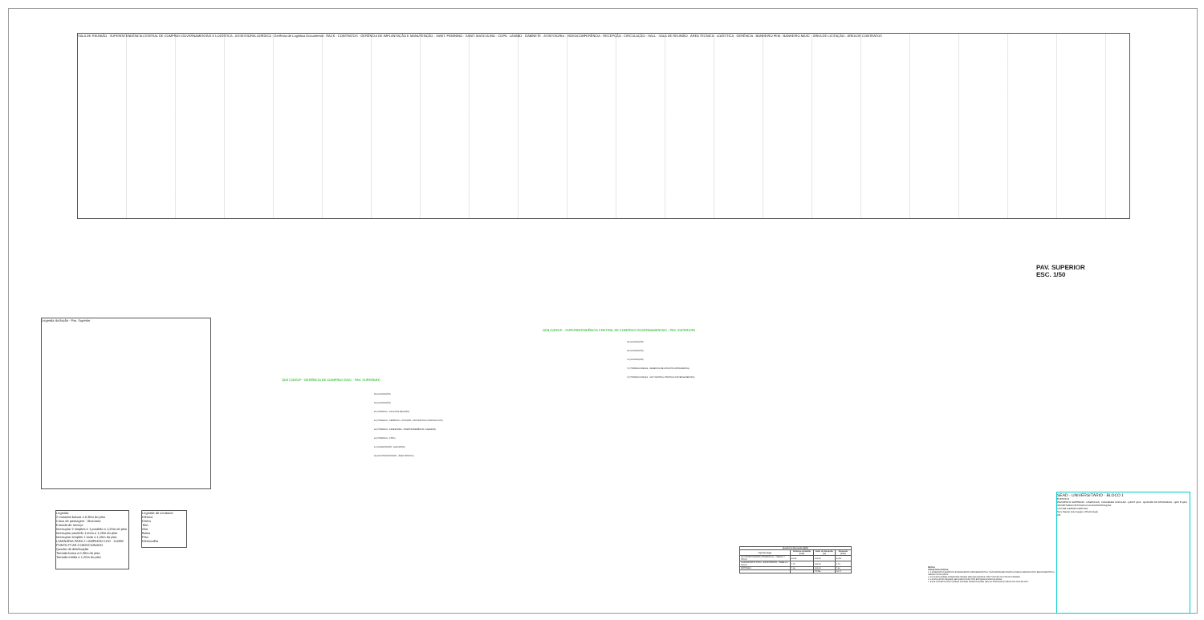SALA DE REUNIÃO · SUPERINTENDÊNCIA CENTRAL DE COMPRAS GOVERNAMENTAIS E LOGÍSTICA · ASSESSORIA JURÍDICA · Gerência de Logística Documental · RACK · CONTRATOS · GERÊNCIA DE IMPLANTAÇÃO E MANUTENÇÃO · SANIT. FEMININO · SANIT. MASCULINO · COPA · LAVABO · GABINETE · ASSESSORIA · VIDEOCONFERÊNCIA · RECEPÇÃO · CIRCULAÇÃO · HALL · SALA DE REUNIÃO · ÁREA TÉCNICA · LOGÍSTICA · GERÊNCIA · BANHEIRO FEM · BANHEIRO MASC · ÁREA DE LICITAÇÃO · ÁREA DE CONTRATOS
PAV. SUPERIOR
ESC. 1/50
Legenda da fiação - Pav. Superior
Legenda
2 tomadas baixas a 0,30m do piso
Caixa de passagem - Alvenaria
Entrada de serviço
Interruptor 2 simples e 1 paralelo a 1,20m do piso
Interruptor paralelo 1 tecla a 1,20m do piso
Interruptor simples 1 tecla a 1,20m do piso
LUMINÁRIA PARA 2 LAMPADAS LED - 2x20W
PONTO P/ AR CONDICIONADO
Quadro de distribuição
Tomada baixa a 0,30m do piso
Tomada média a 1,20m do piso
Legenda de condutos
Elétrica
Direta
Teto
Alta
Baixa
Piso
Eletrocalha
QD3 (QDGLF - GERÊNCIA DE COMPRAS GOV. - PAV. SUPERIOR)
58 (ILUMINAÇÃO)
59 (ILUMINAÇÃO)
60 (TOMADAS - SALAS DE REUNIÃO)
61 (TOMADAS - GERÊNCIA, LICITAÇÃO, CONTRATOS E COMPRAS GOV)
62 (TOMADAS - ASSESSORIA, VIDEOCONFERÊNCIA, GABINETE)
63 (TOMADAS - COPA)
64 (ALIMENTAÇÃO - ELEVADOR)
65 (AR CONDICIONADO - ÁREA TÉCNICA)
QD4 (QDGLF - SUPERINTENDÊNCIA CENTRAL DE COMPRAS GOVERNAMENTAIS - PAV. SUPERIOR)
68 (ILUMINAÇÃO)
69 (ILUMINAÇÃO)
70 (ILUMINAÇÃO)
71 (TOMADAS MESAS - GERENCIA DE LOGISTICA DOCUMENTAL)
72 (TOMADAS MESAS - SUP. CENTRAL COMPRAS GOVERNAMENTAIS)
| Quadro de Demanda (QD3) | | | |
| --- | --- | --- | --- |
| Tipo de carga | Potência instalada (kVA) | Fator de demanda (%) | Demanda (kVA) |
| AR CONDICIONADO (COMERCIAL) - TABELA 4 NTC04 | 33.06 | 100.00 | 33.06 |
| ILUMINAÇÃO E TUG's - ESCRITÓRIOS - TABELA 2 NTC04 | 7.79 | 100.00 | 7.79 |
| MOTORES | 7.62 | 100.00 | 7.62 |
| | | TOTAL | 48.47 |
NOTAS
PROJETO ELÉTRICO:
1. A SIMBOLOGIA ELÉTRICA É MERAMENTE REPRESENTATIVA, NÃO REPRESENTANDO AS REAIS MEDIDAS DOS EQUIPAMENTOS A SEREM INSTALADOS.
2. AS INSTALAÇÕES APARENTES DEVEM SER REALIZADAS COM PINTURA NA COR DA PAREDE.
3. A INSTALAÇÃO DEVERÁ SER EXECUTADA POR EMPRESA ESPECIALIZADA.
4. ESTE PROJETO NÃO PODERÁ SOFRER MODIFICAÇÕES SEM AUTORIZAÇÃO PRÉVIA DO PROJETISTA
SEAD - UNIVERSITÁRIO - BLOCO 1
ELÉTRICO
PAVIMENTO SUPERIOR · LEGENDAS · DIAGRAMA UNIFILAR - QD3 E QD4 · QUADRO DE DEMANDAS - QD3 E QD4
SECRETARIA DE ESTADO DA ADMINISTRAÇÃO
VICTOR FIDELES FREITAS
Serv Master Automação e Eletricidade
2/3